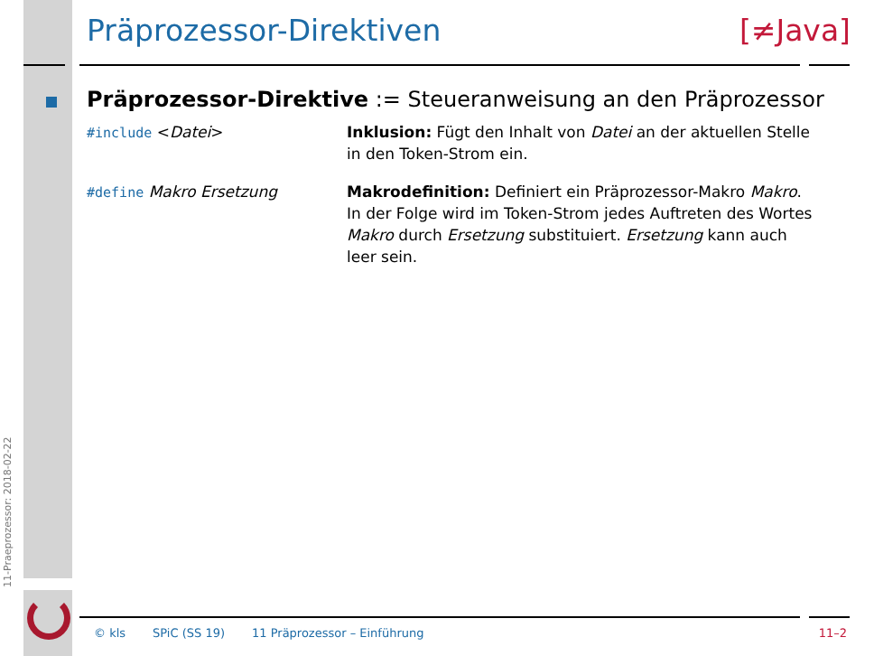Präprozessor-Direktiven [≠Java]
Präprozessor-Direktive := Steueranweisung an den Präprozessor
#include <Datei> Inklusion: Fügt den Inhalt von Datei an der aktuellen Stelle in den Token-Strom ein.
#define Makro Ersetzung Makrodefinition: Definiert ein Präprozessor-Makro Makro. In der Folge wird im Token-Strom jedes Auftreten des Wortes Makro durch Ersetzung substituiert. Ersetzung kann auch leer sein.
11-Praeprozessor: 2018-02-22
© kls SPiC (SS 19) 11 Präprozessor – Einführung 11–2